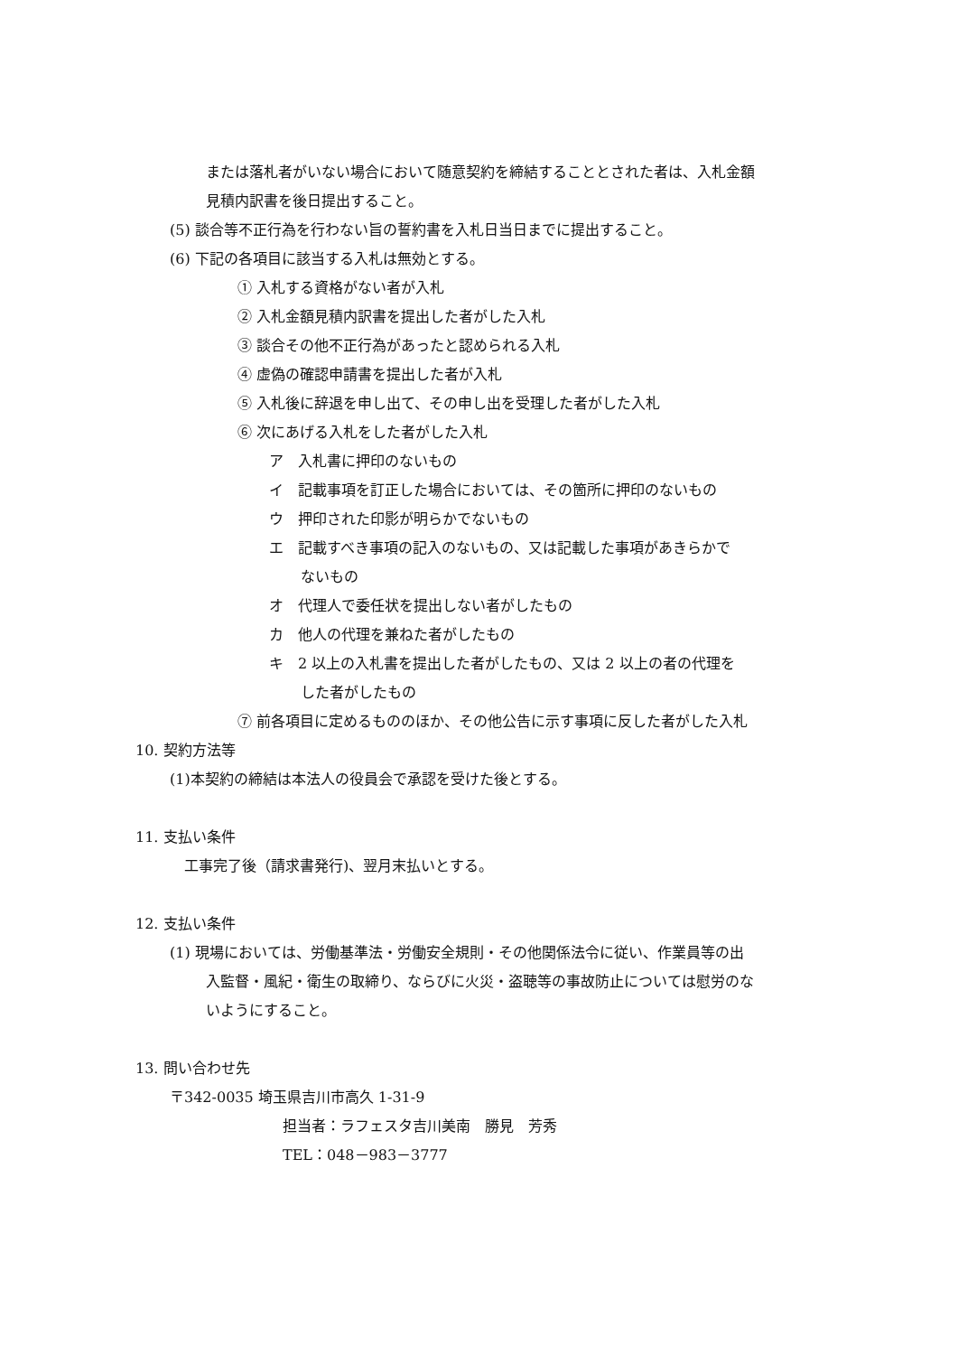または落札者がいない場合において随意契約を締結することとされた者は、入札金額
見積内訳書を後日提出すること。
(5) 談合等不正行為を行わない旨の誓約書を入札日当日までに提出すること。
(6) 下記の各項目に該当する入札は無効とする。
① 入札する資格がない者が入札
② 入札金額見積内訳書を提出した者がした入札
③ 談合その他不正行為があったと認められる入札
④ 虚偽の確認申請書を提出した者が入札
⑤ 入札後に辞退を申し出て、その申し出を受理した者がした入札
⑥ 次にあげる入札をした者がした入札
ア　入札書に押印のないもの
イ　記載事項を訂正した場合においては、その箇所に押印のないもの
ウ　押印された印影が明らかでないもの
エ　記載すべき事項の記入のないもの、又は記載した事項があきらかで
ないもの
オ　代理人で委任状を提出しない者がしたもの
カ　他人の代理を兼ねた者がしたもの
キ　2 以上の入札書を提出した者がしたもの、又は 2 以上の者の代理を
した者がしたもの
⑦ 前各項目に定めるもののほか、その他公告に示す事項に反した者がした入札
10. 契約方法等
(1)本契約の締結は本法人の役員会で承認を受けた後とする。
11. 支払い条件
　工事完了後（請求書発行)、翌月末払いとする。
12. 支払い条件
(1) 現場においては、労働基準法・労働安全規則・その他関係法令に従い、作業員等の出
入監督・風紀・衛生の取締り、ならびに火災・盗聴等の事故防止については慰労のな
いようにすること。
13. 問い合わせ先
〒342-0035 埼玉県吉川市高久 1-31-9
担当者：ラフェスタ吉川美南　勝見　芳秀
TEL：048－983－3777